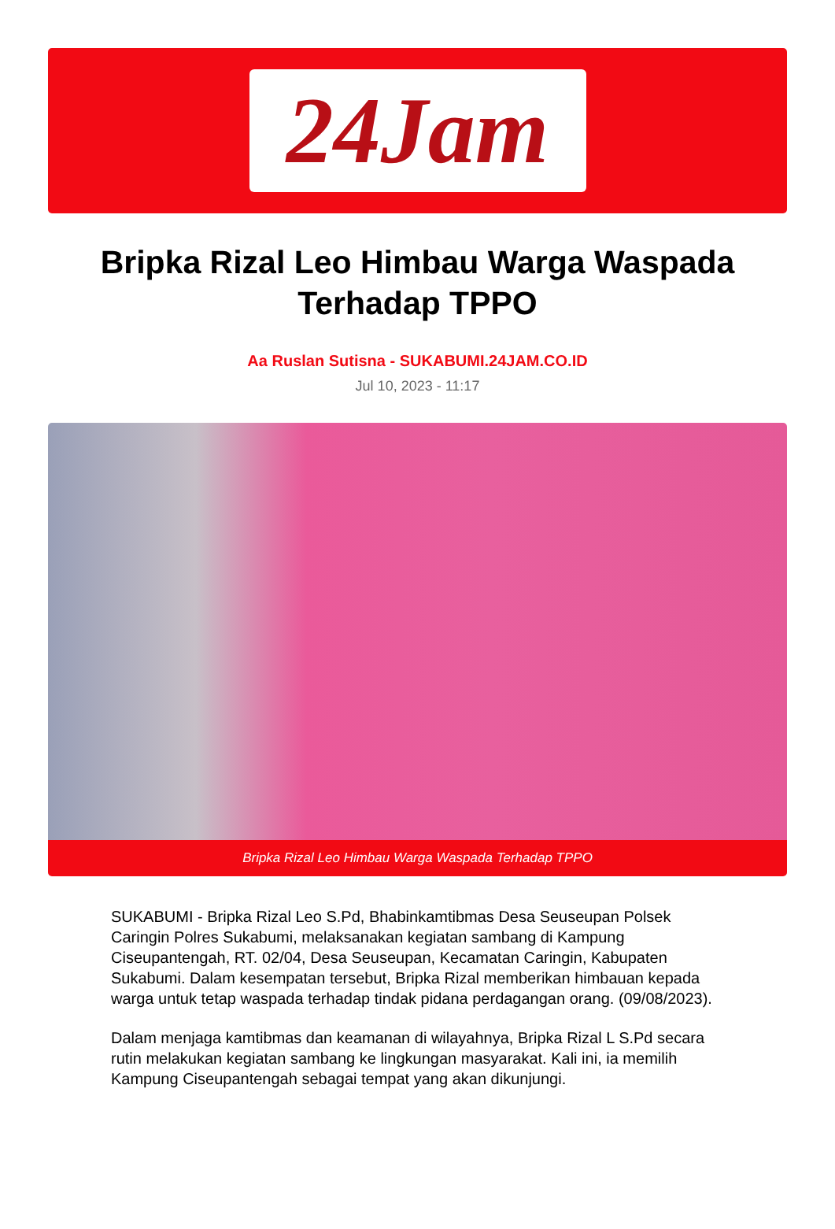24Jam
Bripka Rizal Leo Himbau Warga Waspada Terhadap TPPO
Aa Ruslan Sutisna - SUKABUMI.24JAM.CO.ID
Jul 10, 2023 - 11:17
Bripka Rizal Leo Himbau Warga Waspada Terhadap TPPO
SUKABUMI - Bripka Rizal Leo S.Pd, Bhabinkamtibmas Desa Seuseupan Polsek Caringin Polres Sukabumi, melaksanakan kegiatan sambang di Kampung Ciseupantengah, RT. 02/04, Desa Seuseupan, Kecamatan Caringin, Kabupaten Sukabumi. Dalam kesempatan tersebut, Bripka Rizal memberikan himbauan kepada warga untuk tetap waspada terhadap tindak pidana perdagangan orang. (09/08/2023).
Dalam menjaga kamtibmas dan keamanan di wilayahnya, Bripka Rizal L S.Pd secara rutin melakukan kegiatan sambang ke lingkungan masyarakat. Kali ini, ia memilih Kampung Ciseupantengah sebagai tempat yang akan dikunjungi.